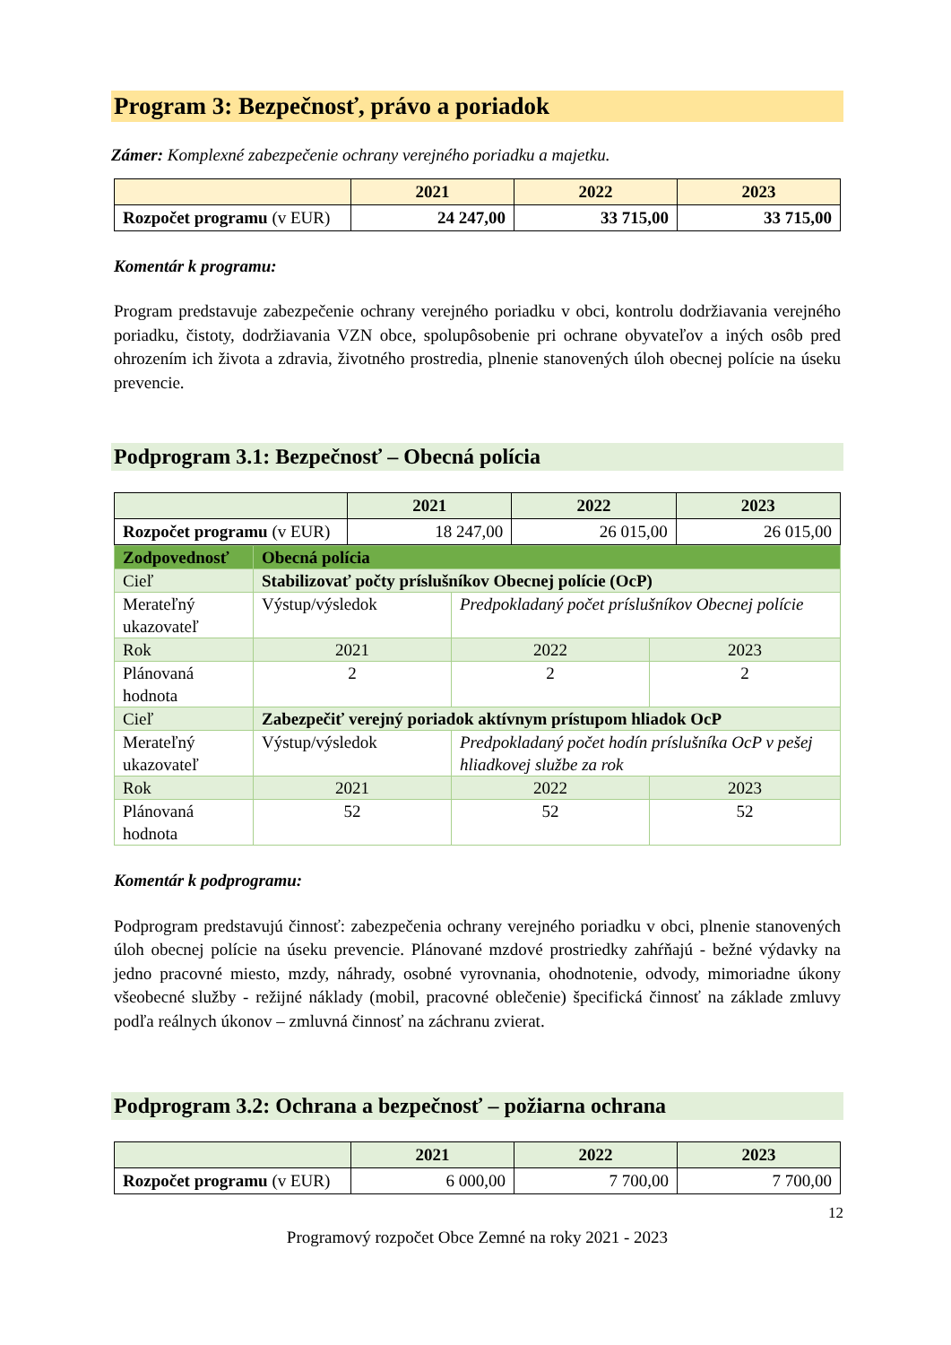Program 3: Bezpečnosť, právo a poriadok
Zámer: Komplexné zabezpečenie ochrany verejného poriadku a majetku.
| | 2021 | 2022 | 2023 |
| --- | --- | --- | --- |
| Rozpočet programu (v EUR) | 24 247,00 | 33 715,00 | 33 715,00 |
Komentár k programu:
Program predstavuje zabezpečenie ochrany verejného poriadku v obci, kontrolu dodržiavania verejného poriadku, čistoty, dodržiavania VZN obce, spolupôsobenie pri ochrane obyvateľov a iných osôb pred ohrozením ich života a zdravia, životného prostredia, plnenie stanovených úloh obecnej polície na úseku prevencie.
Podprogram 3.1: Bezpečnosť – Obecná polícia
| | 2021 | 2022 | 2023 |
| --- | --- | --- | --- |
| Rozpočet programu (v EUR) | 18 247,00 | 26 015,00 | 26 015,00 |
| Zodpovednosť | Obecná polícia | | |
| Cieľ | Stabilizovať počty príslušníkov Obecnej polície (OcP) | | |
| Merateľný ukazovateľ | Výstup/výsledok | Predpokladaný počet príslušníkov Obecnej polície | |
| Rok | 2021 | 2022 | 2023 |
| Plánovaná hodnota | 2 | 2 | 2 |
| Cieľ | Zabezpečiť verejný poriadok aktívnym prístupom hliadok OcP | | |
| Merateľný ukazovateľ | Výstup/výsledok | Predpokladaný počet hodín príslušníka OcP v pešej hliadkovej službe za rok | |
| Rok | 2021 | 2022 | 2023 |
| Plánovaná hodnota | 52 | 52 | 52 |
Komentár k podprogramu:
Podprogram predstavujú činnosť: zabezpečenia ochrany verejného poriadku v obci, plnenie stanovených úloh obecnej polície na úseku prevencie. Plánované mzdové prostriedky zahŕňajú - bežné výdavky na jedno pracovné miesto, mzdy, náhrady, osobné vyrovnania, ohodnotenie, odvody, mimoriadne úkony všeobecné služby - režijné náklady (mobil, pracovné oblečenie) špecifická činnosť na základe zmluvy podľa reálnych úkonov – zmluvná činnosť na záchranu zvierat.
Podprogram 3.2: Ochrana a bezpečnosť – požiarna ochrana
| | 2021 | 2022 | 2023 |
| --- | --- | --- | --- |
| Rozpočet programu (v EUR) | 6 000,00 | 7 700,00 | 7 700,00 |
12
Programový rozpočet Obce Zemné na roky 2021 - 2023